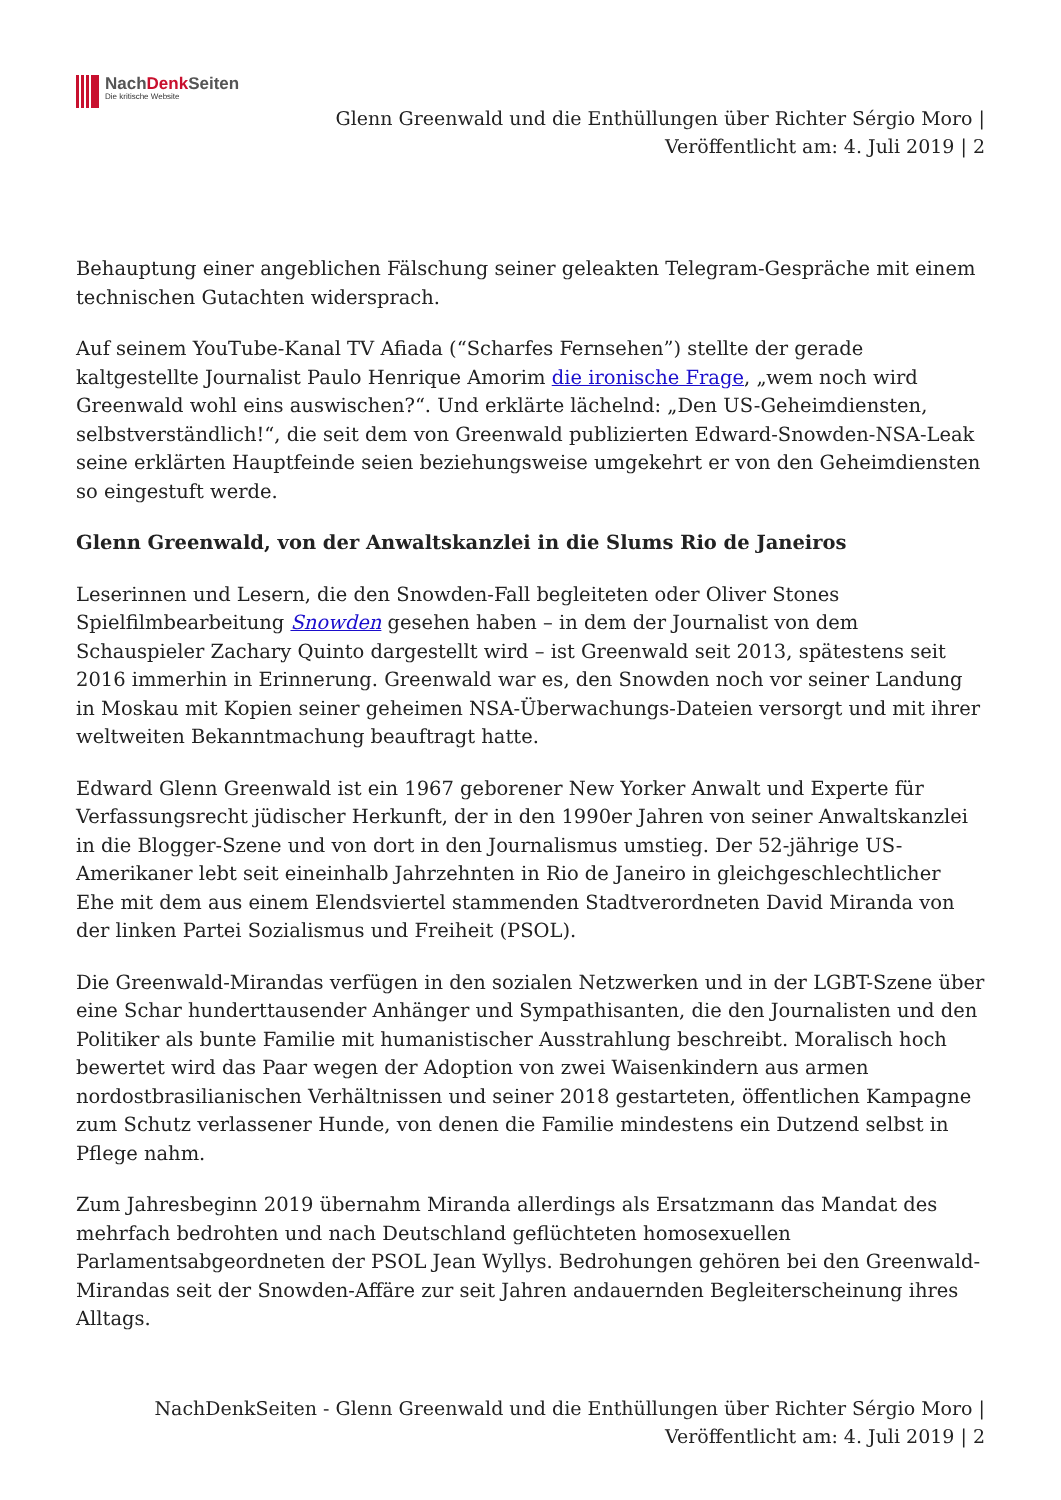NachDenk Seiten
Die kritische Website
Glenn Greenwald und die Enthüllungen über Richter Sérgio Moro |
Veröffentlicht am: 4. Juli 2019 | 2
Behauptung einer angeblichen Fälschung seiner geleakten Telegram-Gespräche mit einem technischen Gutachten widersprach.
Auf seinem YouTube-Kanal TV Afiada (“Scharfes Fernsehen”) stellte der gerade kaltgestellte Journalist Paulo Henrique Amorim die ironische Frage, „wem noch wird Greenwald wohl eins auswischen?“. Und erklärte lächelnd: „Den US-Geheimdiensten, selbstverständlich!“, die seit dem von Greenwald publizierten Edward-Snowden-NSA-Leak seine erklärten Hauptfeinde seien beziehungsweise umgekehrt er von den Geheimdiensten so eingestuft werde.
Glenn Greenwald, von der Anwaltskanzlei in die Slums Rio de Janeiros
Leserinnen und Lesern, die den Snowden-Fall begleiteten oder Oliver Stones Spielfilmbearbeitung Snowden gesehen haben – in dem der Journalist von dem Schauspieler Zachary Quinto dargestellt wird – ist Greenwald seit 2013, spätestens seit 2016 immerhin in Erinnerung. Greenwald war es, den Snowden noch vor seiner Landung in Moskau mit Kopien seiner geheimen NSA-Überwachungs-Dateien versorgt und mit ihrer weltweiten Bekanntmachung beauftragt hatte.
Edward Glenn Greenwald ist ein 1967 geborener New Yorker Anwalt und Experte für Verfassungsrecht jüdischer Herkunft, der in den 1990er Jahren von seiner Anwaltskanzlei in die Blogger-Szene und von dort in den Journalismus umstieg. Der 52-jährige US-Amerikaner lebt seit eineinhalb Jahrzehnten in Rio de Janeiro in gleichgeschlechtlicher Ehe mit dem aus einem Elendsviertel stammenden Stadtverordneten David Miranda von der linken Partei Sozialismus und Freiheit (PSOL).
Die Greenwald-Mirandas verfügen in den sozialen Netzwerken und in der LGBT-Szene über eine Schar hunderttausender Anhänger und Sympathisanten, die den Journalisten und den Politiker als bunte Familie mit humanistischer Ausstrahlung beschreibt. Moralisch hoch bewertet wird das Paar wegen der Adoption von zwei Waisenkindern aus armen nordostbrasilianischen Verhältnissen und seiner 2018 gestarteten, öffentlichen Kampagne zum Schutz verlassener Hunde, von denen die Familie mindestens ein Dutzend selbst in Pflege nahm.
Zum Jahresbeginn 2019 übernahm Miranda allerdings als Ersatzmann das Mandat des mehrfach bedrohten und nach Deutschland geflüchteten homosexuellen Parlamentsabgeordneten der PSOL Jean Wyllys. Bedrohungen gehören bei den Greenwald-Mirandas seit der Snowden-Affäre zur seit Jahren andauernden Begleiterscheinung ihres Alltags.
NachDenkSeiten - Glenn Greenwald und die Enthüllungen über Richter Sérgio Moro |
Veröffentlicht am: 4. Juli 2019 | 2